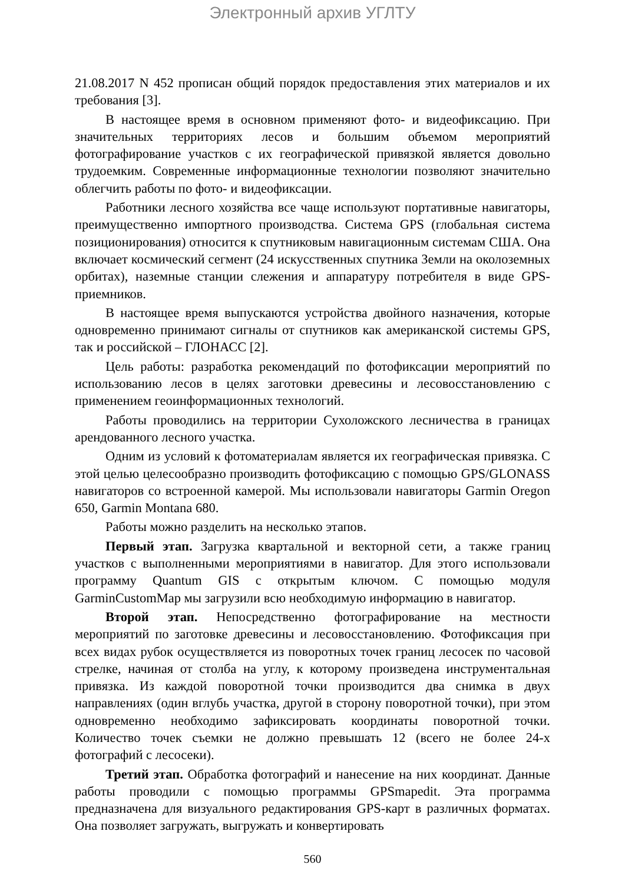Электронный архив УГЛТУ
21.08.2017 N 452 прописан общий порядок предоставления этих материалов и их требования [3].
В настоящее время в основном применяют фото- и видеофиксацию. При значительных территориях лесов и большим объемом мероприятий фотографирование участков с их географической привязкой является довольно трудоемким. Современные информационные технологии позволяют значительно облегчить работы по фото- и видеофиксации.
Работники лесного хозяйства все чаще используют портативные навигаторы, преимущественно импортного производства. Система GPS (глобальная система позиционирования) относится к спутниковым навигационным системам США. Она включает космический сегмент (24 искусственных спутника Земли на околоземных орбитах), наземные станции слежения и аппаратуру потребителя в виде GPS-приемников.
В настоящее время выпускаются устройства двойного назначения, которые одновременно принимают сигналы от спутников как американской системы GPS, так и российской – ГЛОНАСС [2].
Цель работы: разработка рекомендаций по фотофиксации мероприятий по использованию лесов в целях заготовки древесины и лесовосстановлению с применением геоинформационных технологий.
Работы проводились на территории Сухоложского лесничества в границах арендованного лесного участка.
Одним из условий к фотоматериалам является их географическая привязка. С этой целью целесообразно производить фотофиксацию с помощью GPS/GLONASS навигаторов со встроенной камерой. Мы использовали навигаторы Garmin Oregon 650, Garmin Montana 680.
Работы можно разделить на несколько этапов.
Первый этап. Загрузка квартальной и векторной сети, а также границ участков с выполненными мероприятиями в навигатор. Для этого использовали программу Quantum GIS с открытым ключом. С помощью модуля GarminCustomMap мы загрузили всю необходимую информацию в навигатор.
Второй этап. Непосредственно фотографирование на местности мероприятий по заготовке древесины и лесовосстановлению. Фотофиксация при всех видах рубок осуществляется из поворотных точек границ лесосек по часовой стрелке, начиная от столба на углу, к которому произведена инструментальная привязка. Из каждой поворотной точки производится два снимка в двух направлениях (один вглубь участка, другой в сторону поворотной точки), при этом одновременно необходимо зафиксировать координаты поворотной точки. Количество точек съемки не должно превышать 12 (всего не более 24-х фотографий с лесосеки).
Третий этап. Обработка фотографий и нанесение на них координат. Данные работы проводили с помощью программы GPSmapedit. Эта программа предназначена для визуального редактирования GPS-карт в различных форматах. Она позволяет загружать, выгружать и конвертировать
560